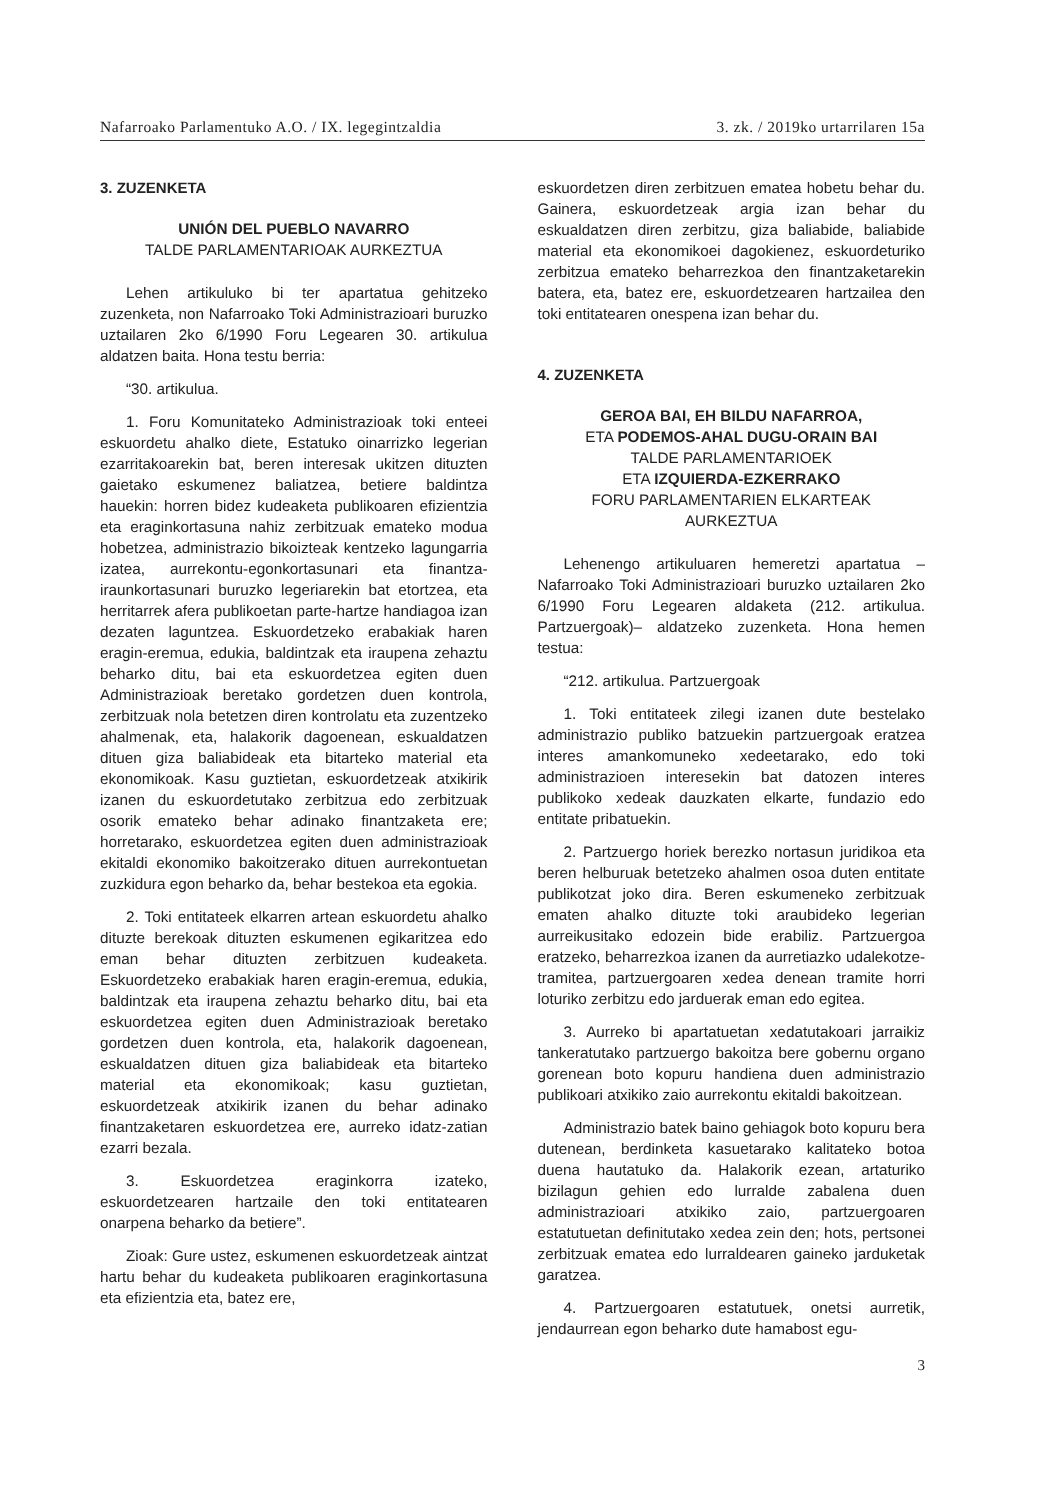Nafarroako Parlamentuko A.O. / IX. legegintzaldia 3. zk. / 2019ko urtarrilaren 15a
3. ZUZENKETA
UNIÓN DEL PUEBLO NAVARRO
TALDE PARLAMENTARIOAK AURKEZTUA
Lehen artikuluko bi ter apartatua gehitzeko zuzenketa, non Nafarroako Toki Administrazioari buruzko uztailaren 2ko 6/1990 Foru Legearen 30. artikulua aldatzen baita. Hona testu berria:
“30. artikulua.
1. Foru Komunitateko Administrazioak toki enteei eskuordetu ahalko diete, Estatuko oinarrizko legerian ezarritakoarekin bat, beren interesak ukitzen dituzten gaietako eskumenez baliatzea, betiere baldintza hauekin: horren bidez kudeaketa publikoaren efizientzia eta eraginkortasuna nahiz zerbitzuak emateko modua hobetzea, administrazio bikoizteak kentzeko lagungarria izatea, aurrekontu-egonkortasunari eta finantza-iraunkortasunari buruzko legeriarekin bat etortzea, eta herritarrek afera publikoetan parte-hartze handiagoa izan dezaten laguntzea. Eskuordetzeko erabakiak haren eragin-eremua, edukia, baldintzak eta iraupena zehaztu beharko ditu, bai eta eskuordetzea egiten duen Administrazioak beretako gordetzen duen kontrola, zerbitzuak nola betetzen diren kontrolatu eta zuzentzeko ahalmenak, eta, halakorik dagoenean, eskualdatzen dituen giza baliabideak eta bitarteko material eta ekonomikoak. Kasu guztietan, eskuordetzeak atxikirik izanen du eskuordetutako zerbitzua edo zerbitzuak osorik emateko behar adinako finantzaketa ere; horretarako, eskuordetzea egiten duen administrazioak ekitaldi ekonomiko bakoitzerako dituen aurrekontuetan zuzkidura egon beharko da, behar bestekoa eta egokia.
2. Toki entitateek elkarren artean eskuordetu ahalko dituzte berekoak dituzten eskumenen egikaritzea edo eman behar dituzten zerbitzuen kudeaketa. Eskuordetzeko erabakiak haren eragin-eremua, edukia, baldintzak eta iraupena zehaztu beharko ditu, bai eta eskuordetzea egiten duen Administrazioak beretako gordetzen duen kontrola, eta, halakorik dagoenean, eskualdatzen dituen giza baliabideak eta bitarteko material eta ekonomikoak; kasu guztietan, eskuordetzeak atxikirik izanen du behar adinako finantzaketaren eskuordetzea ere, aurreko idatz-zatian ezarri bezala.
3. Eskuordetzea eraginkorra izateko, eskuordetzearen hartzaile den toki entitatearen onarpena beharko da betiere”.
Zioak: Gure ustez, eskumenen eskuordetzeak aintzat hartu behar du kudeaketa publikoaren eraginkortasuna eta efizientzia eta, batez ere,
eskuordetzen diren zerbitzuen ematea hobetu behar du. Gainera, eskuordetzeak argia izan behar du eskualdatzen diren zerbitzu, giza baliabide, baliabide material eta ekonomikoei dagokienez, eskuordeturiko zerbitzua emateko beharrezkoa den finantzaketarekin batera, eta, batez ere, eskuordetzearen hartzailea den toki entitatearen onespena izan behar du.
4. ZUZENKETA
GEROA BAI, EH BILDU NAFARROA,
ETA PODEMOS-AHAL DUGU-ORAIN BAI
TALDE PARLAMENTARIOEK
ETA IZQUIERDA-EZKERRAKO
FORU PARLAMENTARIEN ELKARTEAK
AURKEZTUA
Lehenengo artikuluaren hemeretzi apartatua –Nafarroako Toki Administrazioari buruzko uztailaren 2ko 6/1990 Foru Legearen aldaketa (212. artikulua. Partzuergoak)– aldatzeko zuzenketa. Hona hemen testua:
“212. artikulua. Partzuergoak
1. Toki entitateek zilegi izanen dute bestelako administrazio publiko batzuekin partzuergoak eratzea interes amankomuneko xedeetarako, edo toki administrazioen interesekin bat datozen interes publikoko xedeak dauzkaten elkarte, fundazio edo entitate pribatuekin.
2. Partzuergo horiek berezko nortasun juridikoa eta beren helburuak betetzeko ahalmen osoa duten entitate publikotzat joko dira. Beren eskumeneko zerbitzuak ematen ahalko dituzte toki araubideko legerian aurreikusitako edozein bide erabiliz. Partzuergoa eratzeko, beharrezkoa izanen da aurretiazko udalekotze-tramitea, partzuergoaren xedea denean tramite horri loturiko zerbitzu edo jarduerak eman edo egitea.
3. Aurreko bi apartatuetan xedatutakoari jarraikiz tankeratutako partzuergo bakoitza bere gobernu organo gorenean boto kopuru handiena duen administrazio publikoari atxikiko zaio aurrekontu ekitaldi bakoitzean.
Administrazio batek baino gehiagok boto kopuru bera dutenean, berdinketa kasuetarako kalitateko botoa duena hautatuko da. Halakorik ezean, artaturiko bizilagun gehien edo lurralde zabalena duen administrazioari atxikiko zaio, partzuergoaren estatutuetan definitutako xedea zein den; hots, pertsonei zerbitzuak ematea edo lurraldearen gaineko jarduketak garatzea.
4. Partzuergoaren estatutuek, onetsi aurretik, jendaurrean egon beharko dute hamabost egu-
3